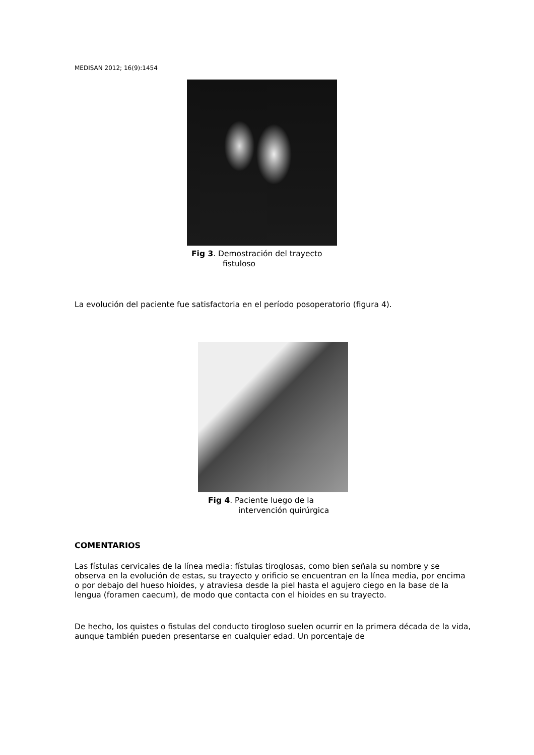MEDISAN 2012; 16(9):1454
Fig 3. Demostración del trayecto
fistuloso
La evolución del paciente fue satisfactoria en el período posoperatorio (figura 4).
Fig 4. Paciente luego de la
intervención quirúrgica
COMENTARIOS
Las fístulas cervicales de la línea media: fístulas tiroglosas, como bien señala su nombre y se observa en la evolución de estas, su trayecto y orificio se encuentran en la línea media, por encima o por debajo del hueso hioides, y atraviesa desde la piel hasta el agujero ciego en la base de la lengua (foramen caecum), de modo que contacta con el hioides en su trayecto.
De hecho, los quistes o fistulas del conducto tirogloso suelen ocurrir en la primera década de la vida, aunque también pueden presentarse en cualquier edad. Un porcentaje de